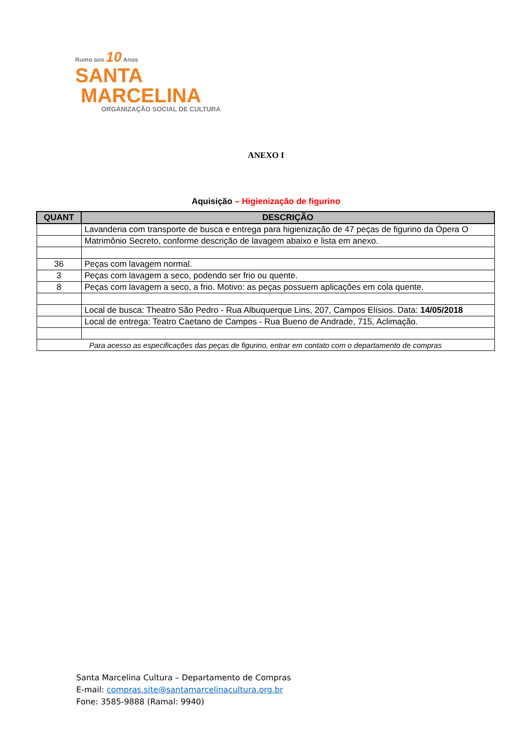Rumo aos 10 Anos
SANTA
MARCELINA
ORGANIZAÇÃO SOCIAL DE CULTURA
ANEXO I
Aquisição – Higienização de figurino
| QUANT | DESCRIÇÃO |
| --- | --- |
| | Lavanderia com transporte de busca e entrega para higienização de 47 peças de figurino da Ópera O |
| | Matrimônio Secreto, conforme descrição de lavagem abaixo e lista em anexo. |
| 36 | Peças com lavagem normal. |
| 3 | Peças com lavagem a seco, podendo ser frio ou quente. |
| 8 | Peças com lavagem a seco, a frio. Motivo: as peças possuem aplicações em cola quente. |
| | Local de busca: Theatro São Pedro - Rua Albuquerque Lins, 207, Campos Elísios. Data: 14/05/2018 |
| | Local de entrega: Teatro Caetano de Campos - Rua Bueno de Andrade, 715, Aclimação. |
| Para acesso as especificações das peças de figurino, entrar em contato com o departamento de compras | |
Santa Marcelina Cultura – Departamento de Compras
E-mail: compras.site@santamarcelinacultura.org.br
Fone: 3585-9888 (Ramal: 9940)